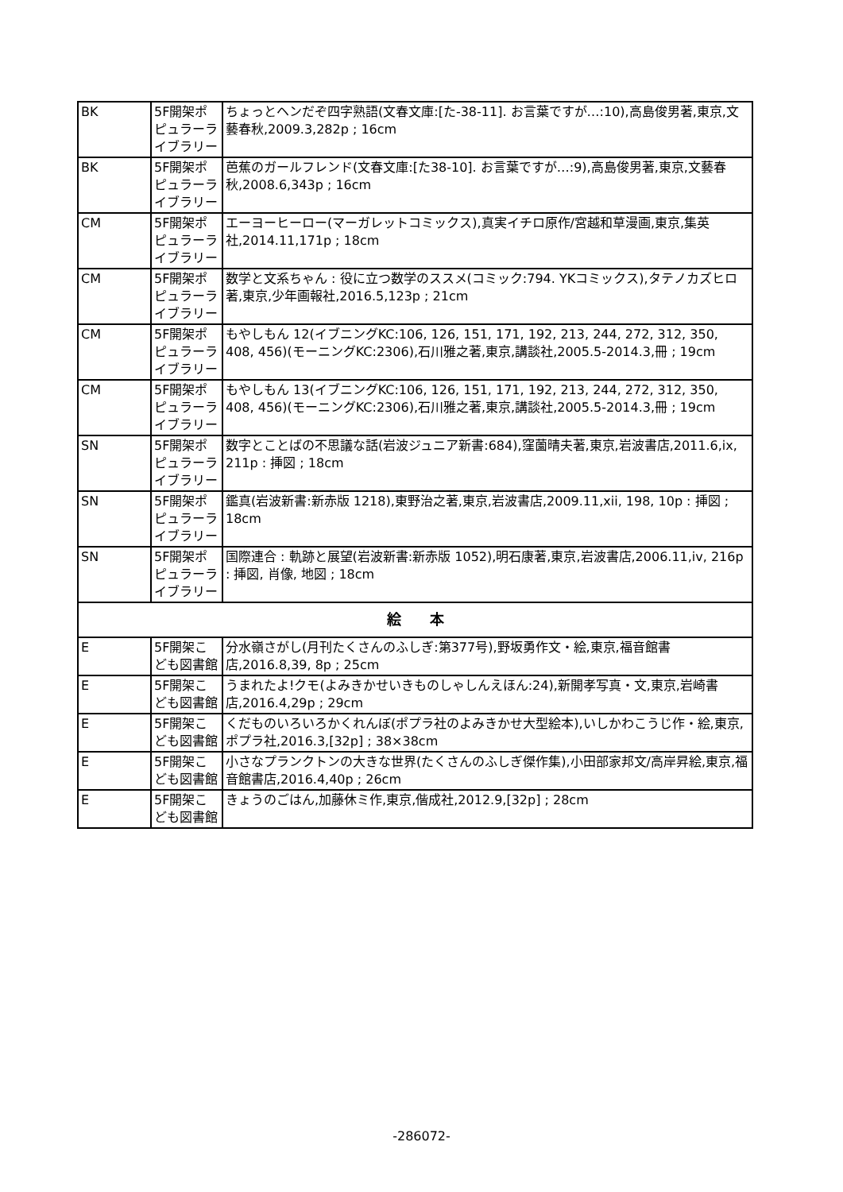| BK | 5F開架ポピュラーライブラリー | ちょっとヘンだぞ四字熟語(文春文庫:[た-38-11]. お言葉ですが…:10),高島俊男著,東京,文藝春秋,2009.3,282p ; 16cm |
| BK | 5F開架ポピュラーライブラリー | 芭蕉のガールフレンド(文春文庫:[た38-10]. お言葉ですが…:9),高島俊男著,東京,文藝春秋,2008.6,343p ; 16cm |
| CM | 5F開架ポピュラーライブラリー | エーヨーヒーロー(マーガレットコミックス),真実イチロ原作/宮越和草漫画,東京,集英社,2014.11,171p ; 18cm |
| CM | 5F開架ポピュラーライブラリー | 数学と文系ちゃん : 役に立つ数学のススメ(コミック:794. YKコミックス),タテノカズヒロ著,東京,少年画報社,2016.5,123p ; 21cm |
| CM | 5F開架ポピュラーライブラリー | もやしもん 12(イブニングKC:106, 126, 151, 171, 192, 213, 244, 272, 312, 350, 408, 456)(モーニングKC:2306),石川雅之著,東京,講談社,2005.5-2014.3,冊 ; 19cm |
| CM | 5F開架ポピュラーライブラリー | もやしもん 13(イブニングKC:106, 126, 151, 171, 192, 213, 244, 272, 312, 350, 408, 456)(モーニングKC:2306),石川雅之著,東京,講談社,2005.5-2014.3,冊 ; 19cm |
| SN | 5F開架ポピュラーライブラリー | 数字とことばの不思議な話(岩波ジュニア新書:684),窪薗晴夫著,東京,岩波書店,2011.6,ix, 211p : 挿図 ; 18cm |
| SN | 5F開架ポピュラーライブラリー | 鑑真(岩波新書:新赤版 1218),東野治之著,東京,岩波書店,2009.11,xii, 198, 10p : 挿図 ; 18cm |
| SN | 5F開架ポピュラーライブラリー | 国際連合 : 軌跡と展望(岩波新書:新赤版 1052),明石康著,東京,岩波書店,2006.11,iv, 216p : 挿図, 肖像, 地図 ; 18cm |
| 絵 本 | | |
| E | 5F開架こども図書館 | 分水嶺さがし(月刊たくさんのふしぎ:第377号),野坂勇作文・絵,東京,福音館書店,2016.8,39, 8p ; 25cm |
| E | 5F開架こども図書館 | うまれたよ!クモ(よみきかせいきものしゃしんえほん:24),新開孝写真・文,東京,岩崎書店,2016.4,29p ; 29cm |
| E | 5F開架こども図書館 | くだものいろいろかくれんぼ(ポプラ社のよみきかせ大型絵本),いしかわこうじ作・絵,東京,ポプラ社,2016.3,[32p] ; 38×38cm |
| E | 5F開架こども図書館 | 小さなプランクトンの大きな世界(たくさんのふしぎ傑作集),小田部家邦文/高岸昇絵,東京,福音館書店,2016.4,40p ; 26cm |
| E | 5F開架こども図書館 | きょうのごはん,加藤休ミ作,東京,偕成社,2012.9,[32p] ; 28cm |
-286072-